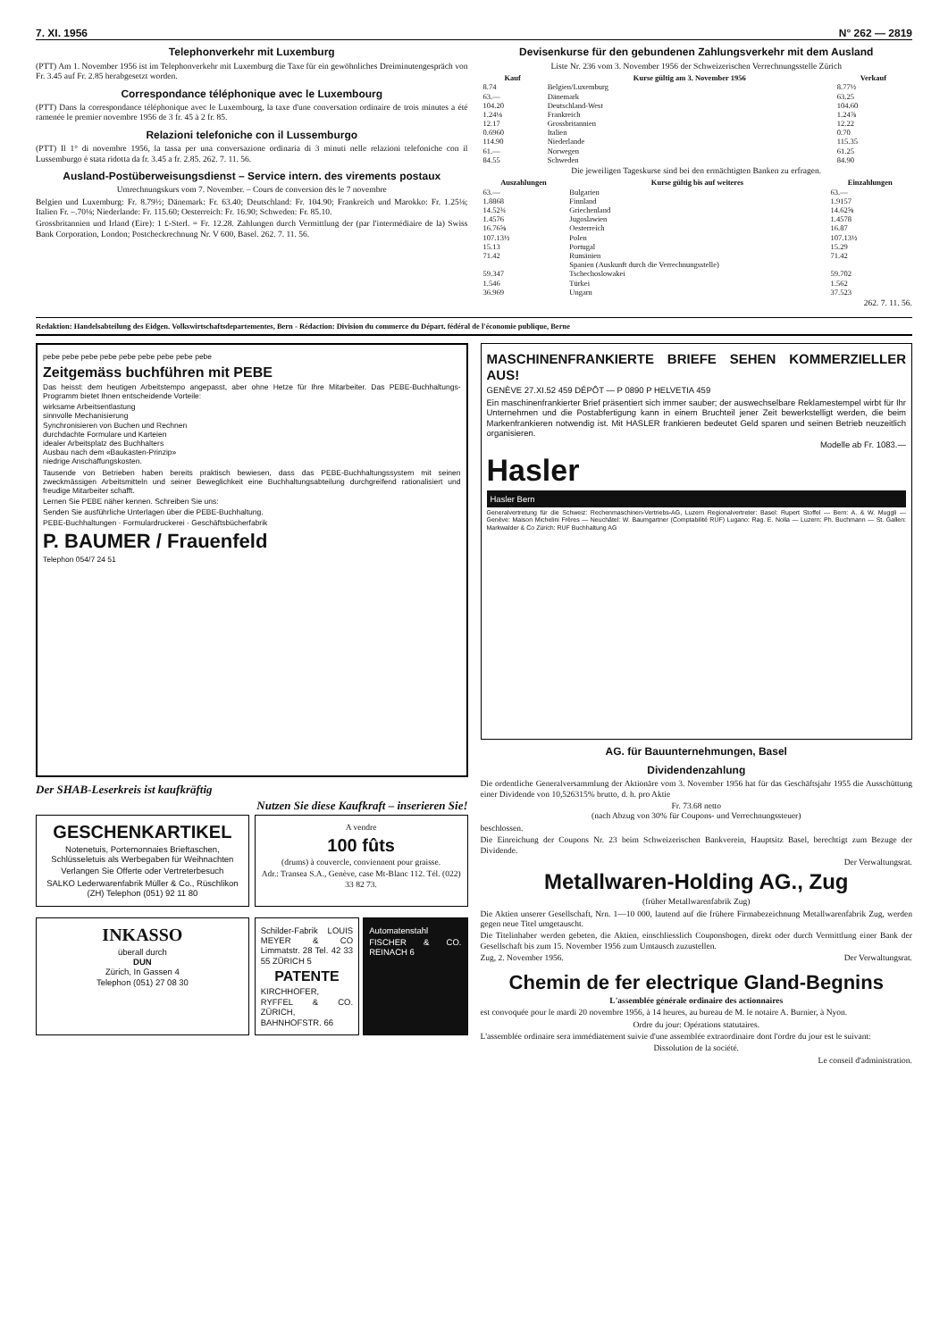7. XI. 1956 N° 262 — 2819
Telephonverkehr mit Luxemburg
(PTT) Am 1. November 1956 ist im Telephonverkehr mit Luxemburg die Taxe für ein gewöhnliches Dreiminutengespräch von Fr. 3.45 auf Fr. 2.85 herabgesetzt worden.
Correspondance téléphonique avec le Luxembourg
(PTT) Dans la correspondance téléphonique avec le Luxembourg, la taxe d'une conversation ordinaire de trois minutes a été ramenée le premier novembre 1956 de 3 fr. 45 à 2 fr. 85.
Relazioni telefoniche con il Lussemburgo
(PTT) Il 1° di novembre 1956, la tassa per una conversazione ordinaria di 3 minuti nelle relazioni telefoniche con il Lussemburgo è stata ridotta da fr. 3.45 a fr. 2.85. 262. 7. 11. 56.
Ausland-Postüberweisungsdienst – Service intern. des virements postaux
Umrechnungskurs vom 7. November. – Cours de conversion dès le 7 novembre
Belgien und Luxemburg: Fr. 8.79½; Dänemark: Fr. 63.40; Deutschland: Fr. 104.90; Frankreich und Marokko: Fr. 1.25⅛; Italien Fr. –.70⅛; Niederlande: Fr. 115.60; Oesterreich: Fr. 16.90; Schweden: Fr. 85.10.
Grossbritannien und Irland (Eire): 1 £-Sterl. = Fr. 12.28. Zahlungen durch Vermittlung der (par l'intermédiaire de la) Swiss Bank Corporation, London; Postcheckrechnung Nr. V 600, Basel. 262. 7. 11. 56.
Devisenkurse für den gebundenen Zahlungsverkehr mit dem Ausland
Liste Nr. 236 vom 3. November 1956 der Schweizerischen Verrechnungsstelle Zürich
| Kauf | Kurse gültig am 3. November 1956 | Verkauf |
| --- | --- | --- |
| 8.74 | Belgien/Luxemburg | 8.77½ |
| 63.— | Dänemark | 63.25 |
| 104.20 | Deutschland-West | 104.60 |
| 1.24⅛ | Frankreich | 1.24⅞ |
| 12.17 | Grossbritannien | 12.22 |
| 0.6960 | Italien | 0.70 |
| 114.90 | Niederlande | 115.35 |
| 61.— | Norwegen | 61.25 |
| 84.55 | Schweden | 84.90 |
Die jeweiligen Tageskurse sind bei den ermächtigten Banken zu erfragen.
| Auszahlungen | Kurse gültig bis auf weiteres | Einzahlungen |
| --- | --- | --- |
| 63.— | Bulgarien | 63.— |
| 1.8868 | Finnland | 1.9157 |
| 14.52¾ | Griechenland | 14.62⅝ |
| 1.4576 | Jugoslawien | 1.4578 |
| 16.76⅝ | Oesterreich | 16.87 |
| 107.13½ | Polen | 107.13½ |
| 15.13 | Portugal | 15.29 |
| 71.42 | Rumänien | 71.42 |
| | Spanien (Auskunft durch die Verrechnungsstelle) | |
| 59.347 | Tschechoslowakei | 59.702 |
| 1.546 | Türkei | 1.562 |
| 36.969 | Ungarn | 37.523 |
262. 7. 11. 56.
Redaktion: Handelsabteilung des Eidgen. Volkswirtschaftsdepartementes, Bern - Rédaction: Division du commerce du Départ. fédéral de l'économie publique, Berne
pebe pebe pebe pebe pebe pebe pebe pebe pebe
Zeitgemäss buchführen mit PEBE
Das heisst: dem heutigen Arbeitstempo angepasst, aber ohne Hetze für Ihre Mitarbeiter. Das PEBE-Buchhaltungs-Programm bietet Ihnen entscheidende Vorteile:
wirksame Arbeitsentlastung
sinnvolle Mechanisierung
Synchronisieren von Buchen und Rechnen
durchdachte Formulare und Karteien
idealer Arbeitsplatz des Buchhalters
Ausbau nach dem «Baukasten-Prinzip»
niedrige Anschaffungskosten.
Tausende von Betrieben haben bereits praktisch bewiesen, dass das PEBE-Buchhaltungssystem mit seinen zweckmässigen Arbeitsmitteln und seiner Beweglichkeit eine Buchhaltungsabteilung durchgreifend rationalisiert und freudige Mitarbeiter schafft.
Lernen Sie PEBE näher kennen. Schreiben Sie uns:
Senden Sie ausführliche Unterlagen über die PEBE-Buchhaltung.
PEBE-Buchhaltungen · Formulardruckerei · Geschäftsbücherfabrik
P. BAUMER / Frauenfeld
Telephon 054/7 24 51
Der SHAB-Leserkreis ist kaufkräftig
Nutzen Sie diese Kaufkraft – inserieren Sie!
GESCHENKARTIKEL
Notenetuis, Portemonnaies Brieftaschen, Schlüsseletuis als Werbegaben für Weihnachten
Verlangen Sie Offerte oder Vertreterbesuch
SALKO Lederwarenfabrik Müller & Co., Rüschlikon (ZH) Telephon (051) 92 11 80
A vendre
100 fûts
(drums) à couvercle, conviennent pour graisse.
Adr.: Transea S.A., Genève, case Mt-Blanc 112. Tél. (022) 33 82 73.
INKASSO
überall durch
DUN
Zürich, In Gassen 4
Telephon (051) 27 08 30
Schilder-Fabrik LOUIS MEYER & CO Limmatstr. 28 Tel. 42 33 55 ZÜRICH 5
PATENTE
KIRCHHOFER, RYFFEL & CO. ZÜRICH, BAHNHOFSTR. 66
Automatenstahl
FISCHER & CO. REINACH 6
MASCHINENFRANKIERTE BRIEFE SEHEN KOMMERZIELLER AUS!
GENÈVE 27.XI.52 459 DÉPÔT — P 0890 P HELVETIA 459
Ein maschinenfrankierter Brief präsentiert sich immer sauber; der auswechselbare Reklamestempel wirbt für Ihr Unternehmen und die Postabfertigung kann in einem Bruchteil jener Zeit bewerkstelligt werden, die beim Markenfrankieren notwendig ist. Mit HASLER frankieren bedeutet Geld sparen und seinen Betrieb neuzeitlich organisieren.
Modelle ab Fr. 1083.—
Hasler
Hasler Bern
Generalvertretung für die Schweiz: Rechenmaschinen-Vertriebs-AG, Luzern Regionalvertreter: Basel: Rupert Stoffel — Bern: A. & W. Muggli — Genève: Maison Michelini Frères — Neuchâtel: W. Baumgartner (Comptabilité RUF) Lugano: Rag. E. Nolla — Luzern: Ph. Buchmann — St. Gallen: Markwalder & Co Zürich: RUF Buchhaltung AG
AG. für Bauunternehmungen, Basel
Dividendenzahlung
Die ordentliche Generalversammlung der Aktionäre vom 3. November 1956 hat für das Geschäftsjahr 1955 die Ausschüttung einer Dividende von 10,526315% brutto, d. h. pro Aktie
Fr. 73.68 netto
(nach Abzug von 30% für Coupons- und Verrechnungssteuer)
beschlossen.
Die Einreichung der Coupons Nr. 23 beim Schweizerischen Bankverein, Hauptsitz Basel, berechtigt zum Bezuge der Dividende.
Der Verwaltungsrat.
Metallwaren-Holding AG., Zug
(früher Metallwarenfabrik Zug)
Die Aktien unserer Gesellschaft, Nrn. 1—10 000, lautend auf die frühere Firmabezeichnung Metallwarenfabrik Zug, werden gegen neue Titel umgetauscht.
Die Titelinhaber werden gebeten, die Aktien, einschliesslich Couponsbogen, direkt oder durch Vermittlung einer Bank der Gesellschaft bis zum 15. November 1956 zum Umtausch zuzustellen.
Zug, 2. November 1956. Der Verwaltungsrat.
Chemin de fer electrique Gland-Begnins
L'assemblée générale ordinaire des actionnaires
est convoquée pour le mardi 20 novembre 1956, à 14 heures, au bureau de M. le notaire A. Burnier, à Nyon.
Ordre du jour: Opérations statutaires.
L'assemblée ordinaire sera immédiatement suivie d'une assemblée extraordinaire dont l'ordre du jour est le suivant:
Dissolution de la société.
Le conseil d'administration.